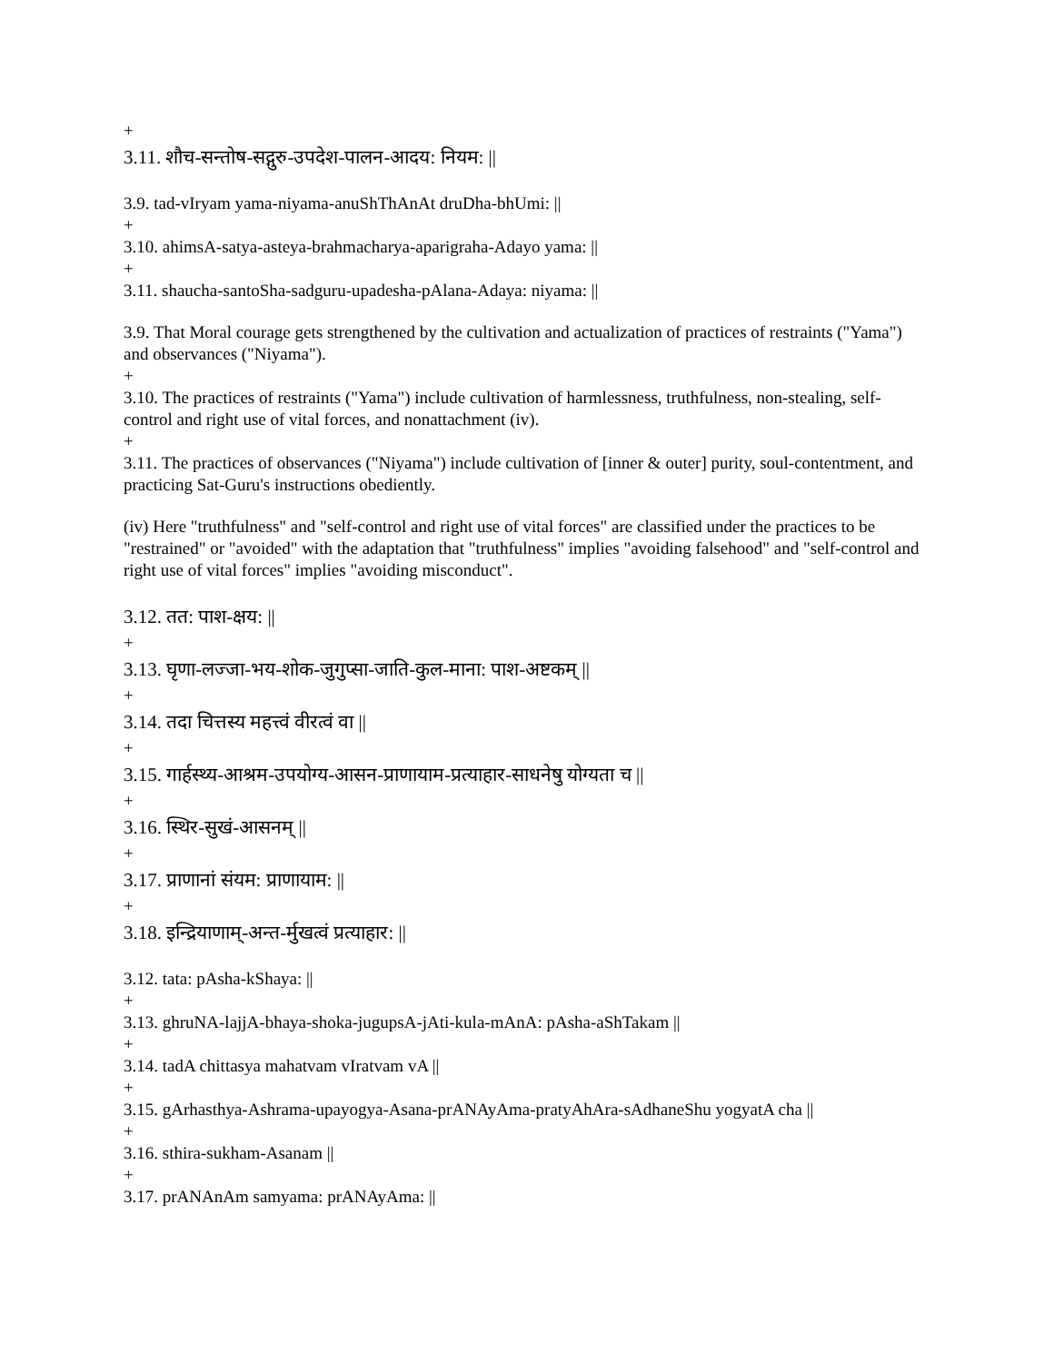+
3.11. शौच-सन्तोष-सद्गुरु-उपदेश-पालन-आदय: नियम: ||
3.9. tad-vIryam yama-niyama-anuShThAnAt druDha-bhUmi: ||
+
3.10. ahimsA-satya-asteya-brahmacharya-aparigraha-Adayo yama: ||
+
3.11. shaucha-santoSha-sadguru-upadesha-pAlana-Adaya: niyama: ||
3.9. That Moral courage gets strengthened by the cultivation and actualization of practices of restraints ("Yama") and observances ("Niyama").
+
3.10. The practices of restraints ("Yama") include cultivation of harmlessness, truthfulness, non-stealing, self-control and right use of vital forces, and nonattachment (iv).
+
3.11. The practices of observances ("Niyama") include cultivation of [inner & outer] purity, soul-contentment, and practicing Sat-Guru's instructions obediently.
(iv) Here "truthfulness" and "self-control and right use of vital forces" are classified under the practices to be "restrained" or "avoided" with the adaptation that "truthfulness" implies "avoiding falsehood" and "self-control and right use of vital forces" implies "avoiding misconduct".
3.12. तत: पाश-क्षय: ||
+
3.13. घृणा-लज्जा-भय-शोक-जुगुप्सा-जाति-कुल-माना: पाश-अष्टकम् ||
+
3.14. तदा चित्तस्य महत्त्वं वीरत्वं वा ||
+
3.15. गार्हस्थ्य-आश्रम-उपयोग्य-आसन-प्राणायाम-प्रत्याहार-साधनेषु योग्यता च ||
+
3.16. स्थिर-सुखं-आसनम् ||
+
3.17. प्राणानां संयम: प्राणायाम: ||
+
3.18. इन्द्रियाणाम्-अन्त-र्मुखत्वं प्रत्याहार: ||
3.12. tata: pAsha-kShaya: ||
+
3.13. ghruNA-lajjA-bhaya-shoka-jugupsA-jAti-kula-mAnA: pAsha-aShTakam ||
+
3.14. tadA chittasya mahatvam vIratvam vA ||
+
3.15. gArhasthya-Ashrama-upayogya-Asana-prANAyAma-pratyAhAra-sAdhaneShu yogyatA cha ||
+
3.16. sthira-sukham-Asanam ||
+
3.17. prANAnAm samyama: prANAyAma: ||